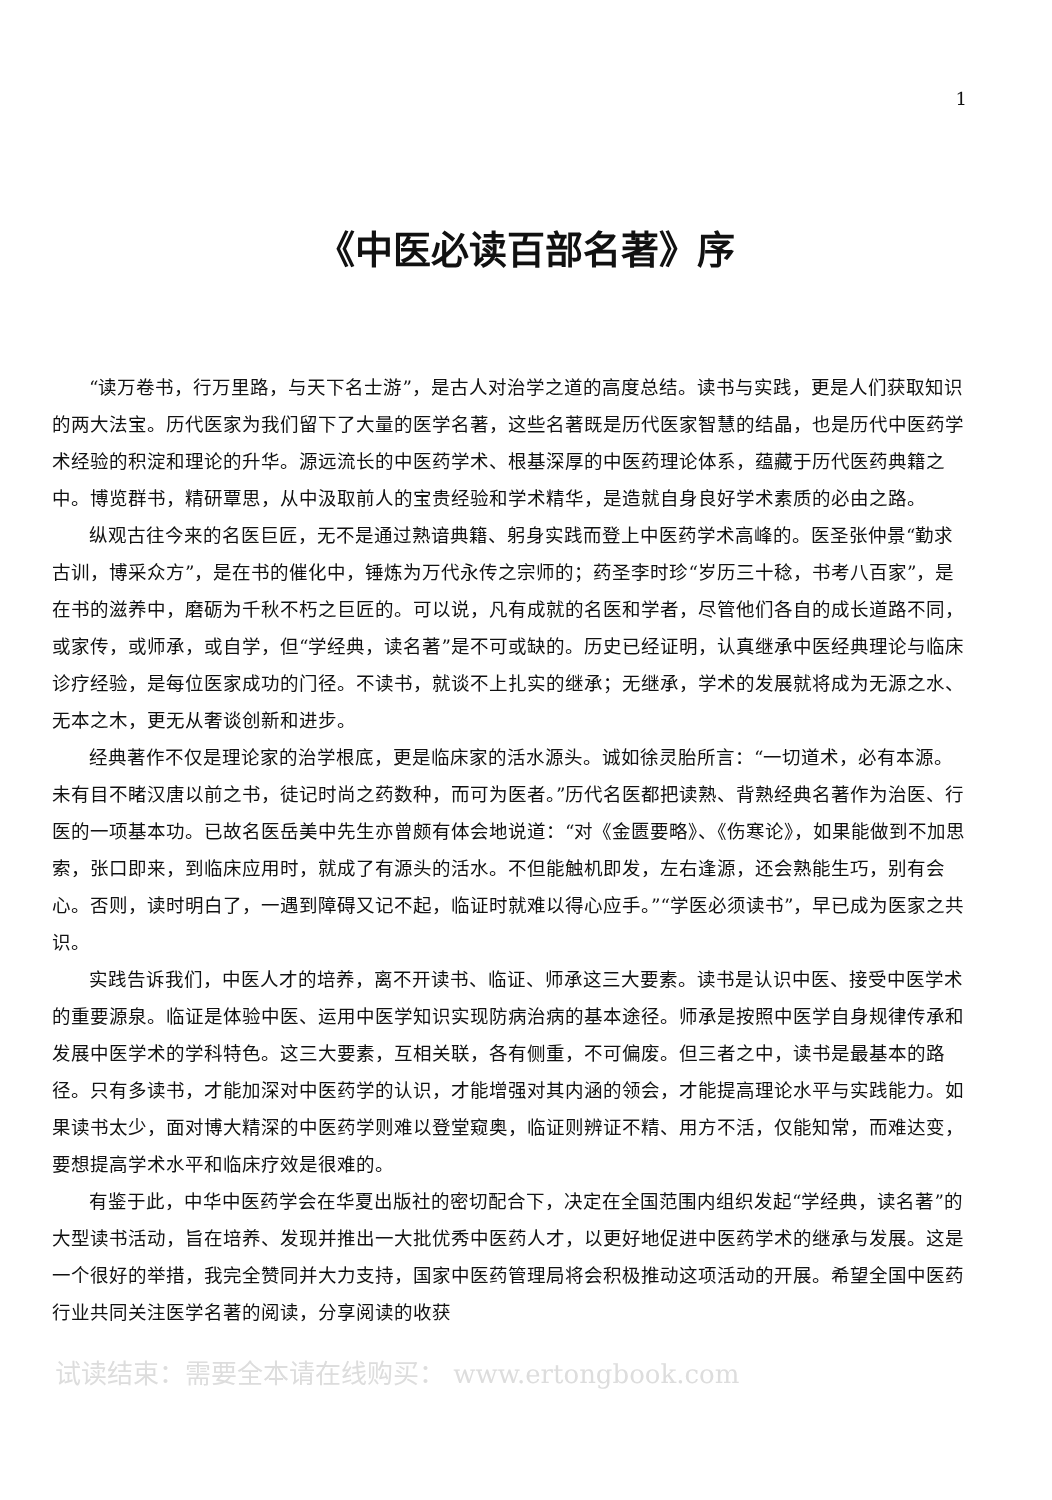1
《中医必读百部名著》序
“读万卷书，行万里路，与天下名士游”，是古人对治学之道的高度总结。读书与实践，更是人们获取知识的两大法宝。历代医家为我们留下了大量的医学名著，这些名著既是历代医家智慧的结晶，也是历代中医药学术经验的积淀和理论的升华。源远流长的中医药学术、根基深厚的中医药理论体系，蕴藏于历代医药典籍之中。博览群书，精研覃思，从中汲取前人的宝贵经验和学术精华，是造就自身良好学术素质的必由之路。
纵观古往今来的名医巨匠，无不是通过熟谙典籍、躬身实践而登上中医药学术高峰的。医圣张仲景“勤求古训，博采众方”，是在书的催化中，锤炼为万代永传之宗师的；药圣李时珍“岁历三十稔，书考八百家”，是在书的滋养中，磨砺为千秋不朽之巨匠的。可以说，凡有成就的名医和学者，尽管他们各自的成长道路不同，或家传，或师承，或自学，但“学经典，读名著”是不可或缺的。历史已经证明，认真继承中医经典理论与临床诊疗经验，是每位医家成功的门径。不读书，就谈不上扎实的继承；无继承，学术的发展就将成为无源之水、无本之木，更无从奢谈创新和进步。
经典著作不仅是理论家的治学根底，更是临床家的活水源头。诚如徐灵胎所言：“一切道术，必有本源。未有目不睹汉唐以前之书，徒记时尚之药数种，而可为医者。”历代名医都把读熟、背熟经典名著作为治医、行医的一项基本功。已故名医岳美中先生亦曾颇有体会地说道：“对《金匮要略》、《伤寒论》，如果能做到不加思索，张口即来，到临床应用时，就成了有源头的活水。不但能触机即发，左右逢源，还会熟能生巧，别有会心。否则，读时明白了，一遇到障碍又记不起，临证时就难以得心应手。”“学医必须读书”，早已成为医家之共识。
实践告诉我们，中医人才的培养，离不开读书、临证、师承这三大要素。读书是认识中医、接受中医学术的重要源泉。临证是体验中医、运用中医学知识实现防病治病的基本途径。师承是按照中医学自身规律传承和发展中医学术的学科特色。这三大要素，互相关联，各有侧重，不可偏废。但三者之中，读书是最基本的路径。只有多读书，才能加深对中医药学的认识，才能增强对其内涵的领会，才能提高理论水平与实践能力。如果读书太少，面对博大精深的中医药学则难以登堂窥奥，临证则辨证不精、用方不活，仅能知常，而难达变，要想提高学术水平和临床疗效是很难的。
有鉴于此，中华中医药学会在华夏出版社的密切配合下，决定在全国范围内组织发起“学经典，读名著”的大型读书活动，旨在培养、发现并推出一大批优秀中医药人才，以更好地促进中医药学术的继承与发展。这是一个很好的举措，我完全赞同并大力支持，国家中医药管理局将会积极推动这项活动的开展。希望全国中医药行业共同关注医学名著的阅读，分享阅读的收获
试读结束：需要全本请在线购买： www.ertongbook.com